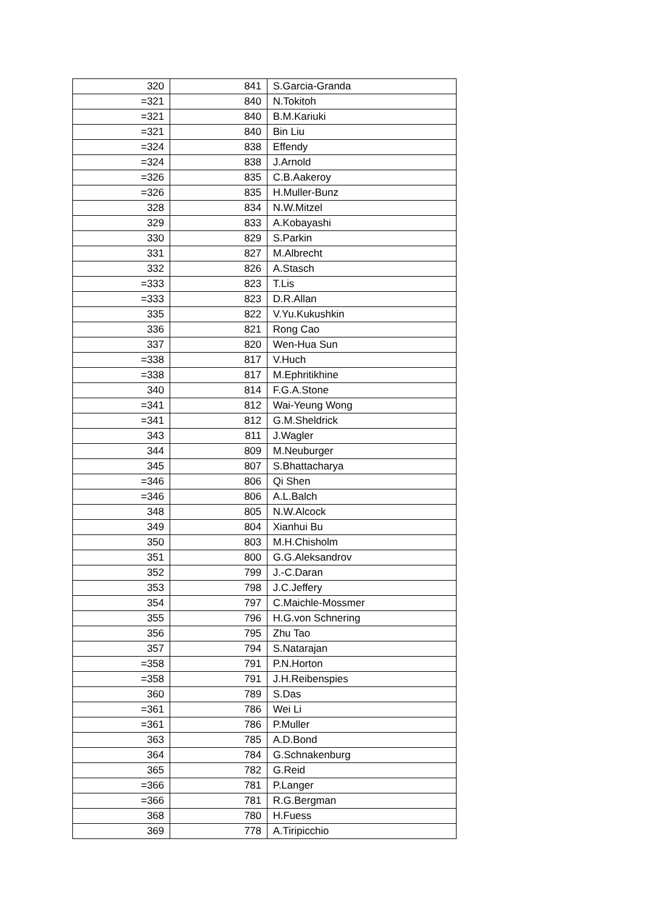| 320 | 841 | S.Garcia-Granda |
| =321 | 840 | N.Tokitoh |
| =321 | 840 | B.M.Kariuki |
| =321 | 840 | Bin Liu |
| =324 | 838 | Effendy |
| =324 | 838 | J.Arnold |
| =326 | 835 | C.B.Aakeroy |
| =326 | 835 | H.Muller-Bunz |
| 328 | 834 | N.W.Mitzel |
| 329 | 833 | A.Kobayashi |
| 330 | 829 | S.Parkin |
| 331 | 827 | M.Albrecht |
| 332 | 826 | A.Stasch |
| =333 | 823 | T.Lis |
| =333 | 823 | D.R.Allan |
| 335 | 822 | V.Yu.Kukushkin |
| 336 | 821 | Rong Cao |
| 337 | 820 | Wen-Hua Sun |
| =338 | 817 | V.Huch |
| =338 | 817 | M.Ephritikhine |
| 340 | 814 | F.G.A.Stone |
| =341 | 812 | Wai-Yeung Wong |
| =341 | 812 | G.M.Sheldrick |
| 343 | 811 | J.Wagler |
| 344 | 809 | M.Neuburger |
| 345 | 807 | S.Bhattacharya |
| =346 | 806 | Qi Shen |
| =346 | 806 | A.L.Balch |
| 348 | 805 | N.W.Alcock |
| 349 | 804 | Xianhui Bu |
| 350 | 803 | M.H.Chisholm |
| 351 | 800 | G.G.Aleksandrov |
| 352 | 799 | J.-C.Daran |
| 353 | 798 | J.C.Jeffery |
| 354 | 797 | C.Maichle-Mossmer |
| 355 | 796 | H.G.von Schnering |
| 356 | 795 | Zhu Tao |
| 357 | 794 | S.Natarajan |
| =358 | 791 | P.N.Horton |
| =358 | 791 | J.H.Reibenspies |
| 360 | 789 | S.Das |
| =361 | 786 | Wei Li |
| =361 | 786 | P.Muller |
| 363 | 785 | A.D.Bond |
| 364 | 784 | G.Schnakenburg |
| 365 | 782 | G.Reid |
| =366 | 781 | P.Langer |
| =366 | 781 | R.G.Bergman |
| 368 | 780 | H.Fuess |
| 369 | 778 | A.Tiripicchio |